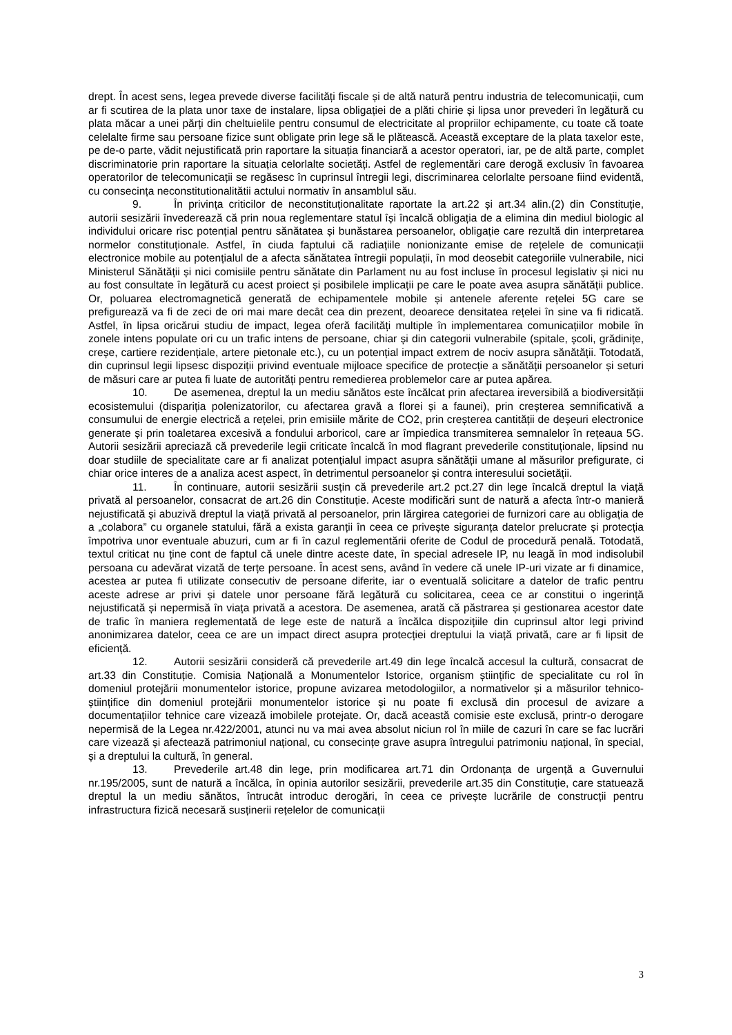drept. În acest sens, legea prevede diverse facilități fiscale și de altă natură pentru industria de telecomunicații, cum ar fi scutirea de la plata unor taxe de instalare, lipsa obligației de a plăti chirie și lipsa unor prevederi în legătură cu plata măcar a unei părți din cheltuielile pentru consumul de electricitate al propriilor echipamente, cu toate că toate celelalte firme sau persoane fizice sunt obligate prin lege să le plătească. Această exceptare de la plata taxelor este, pe de-o parte, vădit nejustificată prin raportare la situația financiară a acestor operatori, iar, pe de altă parte, complet discriminatorie prin raportare la situația celorlalte societăți. Astfel de reglementări care derogă exclusiv în favoarea operatorilor de telecomunicații se regăsesc în cuprinsul întregii legi, discriminarea celorlalte persoane fiind evidentă, cu consecința neconstitutionalitătii actului normativ în ansamblul său.
9. În privința criticilor de neconstituționalitate raportate la art.22 și art.34 alin.(2) din Constituție, autorii sesizării învederează că prin noua reglementare statul își încalcă obligația de a elimina din mediul biologic al individului oricare risc potențial pentru sănătatea și bunăstarea persoanelor, obligație care rezultă din interpretarea normelor constituționale. Astfel, în ciuda faptului că radiațiile nonionizante emise de rețelele de comunicații electronice mobile au potențialul de a afecta sănătatea întregii populații, în mod deosebit categoriile vulnerabile, nici Ministerul Sănătății și nici comisiile pentru sănătate din Parlament nu au fost incluse în procesul legislativ și nici nu au fost consultate în legătură cu acest proiect și posibilele implicații pe care le poate avea asupra sănătății publice. Or, poluarea electromagnetică generată de echipamentele mobile și antenele aferente rețelei 5G care se prefigurează va fi de zeci de ori mai mare decât cea din prezent, deoarece densitatea rețelei în sine va fi ridicată. Astfel, în lipsa oricărui studiu de impact, legea oferă facilități multiple în implementarea comunicațiilor mobile în zonele intens populate ori cu un trafic intens de persoane, chiar și din categorii vulnerabile (spitale, școli, grădinițe, creșe, cartiere rezidențiale, artere pietonale etc.), cu un potențial impact extrem de nociv asupra sănătății. Totodată, din cuprinsul legii lipsesc dispoziții privind eventuale mijloace specifice de protecție a sănătății persoanelor și seturi de măsuri care ar putea fi luate de autorități pentru remedierea problemelor care ar putea apărea.
10. De asemenea, dreptul la un mediu sănătos este încălcat prin afectarea ireversibilă a biodiversității ecosistemului (dispariția polenizatorilor, cu afectarea gravă a florei și a faunei), prin creșterea semnificativă a consumului de energie electrică a rețelei, prin emisiile mărite de CO2, prin creșterea cantității de deșeuri electronice generate și prin toaletarea excesivă a fondului arboricol, care ar împiedica transmiterea semnalelor în rețeaua 5G. Autorii sesizării apreciază că prevederile legii criticate încalcă în mod flagrant prevederile constituționale, lipsind nu doar studiile de specialitate care ar fi analizat potențialul impact asupra sănătății umane al măsurilor prefigurate, ci chiar orice interes de a analiza acest aspect, în detrimentul persoanelor și contra interesului societății.
11. În continuare, autorii sesizării susțin că prevederile art.2 pct.27 din lege încalcă dreptul la viață privată al persoanelor, consacrat de art.26 din Constituție. Aceste modificări sunt de natură a afecta într-o manieră nejustificată și abuzivă dreptul la viață privată al persoanelor, prin lărgirea categoriei de furnizori care au obligația de a „colabora” cu organele statului, fără a exista garanții în ceea ce privește siguranța datelor prelucrate și protecția împotriva unor eventuale abuzuri, cum ar fi în cazul reglementării oferite de Codul de procedură penală. Totodată, textul criticat nu ține cont de faptul că unele dintre aceste date, în special adresele IP, nu leagă în mod indisolubil persoana cu adevărat vizată de terțe persoane. În acest sens, având în vedere că unele IP-uri vizate ar fi dinamice, acestea ar putea fi utilizate consecutiv de persoane diferite, iar o eventuală solicitare a datelor de trafic pentru aceste adrese ar privi și datele unor persoane fără legătură cu solicitarea, ceea ce ar constitui o ingerință nejustificată și nepermisă în viața privată a acestora. De asemenea, arată că păstrarea și gestionarea acestor date de trafic în maniera reglementată de lege este de natură a încălca dispozițiile din cuprinsul altor legi privind anonimizarea datelor, ceea ce are un impact direct asupra protecției dreptului la viață privată, care ar fi lipsit de eficiență.
12. Autorii sesizării consideră că prevederile art.49 din lege încalcă accesul la cultură, consacrat de art.33 din Constituție. Comisia Națională a Monumentelor Istorice, organism științific de specialitate cu rol în domeniul protejării monumentelor istorice, propune avizarea metodologiilor, a normativelor și a măsurilor tehnico- științifice din domeniul protejării monumentelor istorice și nu poate fi exclusă din procesul de avizare a documentațiilor tehnice care vizează imobilele protejate. Or, dacă această comisie este exclusă, printr-o derogare nepermisă de la Legea nr.422/2001, atunci nu va mai avea absolut niciun rol în miile de cazuri în care se fac lucrări care vizează și afectează patrimoniul național, cu consecințe grave asupra întregului patrimoniu național, în special, și a dreptului la cultură, în general.
13. Prevederile art.48 din lege, prin modificarea art.71 din Ordonanța de urgență a Guvernului nr.195/2005, sunt de natură a încălca, în opinia autorilor sesizării, prevederile art.35 din Constituție, care statuează dreptul la un mediu sănătos, întrucât introduc derogări, în ceea ce privește lucrările de construcții pentru infrastructura fizică necesară susținerii rețelelor de comunicații
3